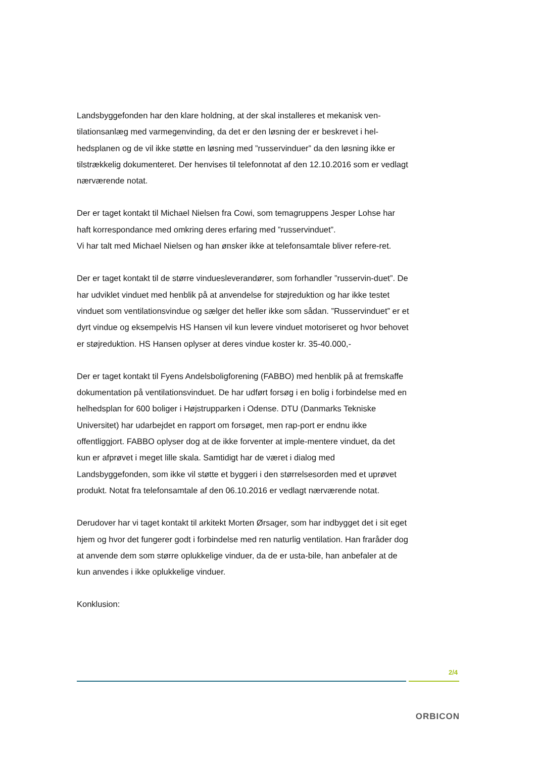Landsbyggefonden har den klare holdning, at der skal installeres et mekanisk ven-tilationsanlæg med varmegenvinding, da det er den løsning der er beskrevet i hel-hedsplanen og de vil ikke støtte en løsning med ”russervinduer” da den løsning ikke er tilstrækkelig dokumenteret. Der henvises til telefonnotat af den 12.10.2016 som er vedlagt nærværende notat.
Der er taget kontakt til Michael Nielsen fra Cowi, som temagruppens Jesper Lohse har haft korrespondance med omkring deres erfaring med ”russervinduet”.
Vi har talt med Michael Nielsen og han ønsker ikke at telefonsamtale bliver refere-ret.
Der er taget kontakt til de større vinduesleverandører, som forhandler ”russervin-duet”. De har udviklet vinduet med henblik på at anvendelse for støjreduktion og har ikke testet vinduet som ventilationsvindue og sælger det heller ikke som sådan. ”Russervinduet” er et dyrt vindue og eksempelvis HS Hansen vil kun levere vinduet motoriseret og hvor behovet er støjreduktion. HS Hansen oplyser at deres vindue koster kr. 35-40.000,-
Der er taget kontakt til Fyens Andelsboligforening (FABBO) med henblik på at fremskaffe dokumentation på ventilationsvinduet. De har udført forsøg i en bolig i forbindelse med en helhedsplan for 600 boliger i Højstrupparken i Odense. DTU (Danmarks Tekniske Universitet) har udarbejdet en rapport om forsøget, men rap-port er endnu ikke offentliggjort. FABBO oplyser dog at de ikke forventer at imple-mentere vinduet, da det kun er afprøvet i meget lille skala. Samtidigt har de været i dialog med Landsbyggefonden, som ikke vil støtte et byggeri i den størrelsesorden med et uprøvet produkt. Notat fra telefonsamtale af den 06.10.2016 er vedlagt nærværende notat.
Derudover har vi taget kontakt til arkitekt Morten Ørsager, som har indbygget det i sit eget hjem og hvor det fungerer godt i forbindelse med ren naturlig ventilation. Han fraråder dog at anvende dem som større oplukkelige vinduer, da de er usta-bile, han anbefaler at de kun anvendes i ikke oplukkelige vinduer.
Konklusion:
2/4
ORBICON